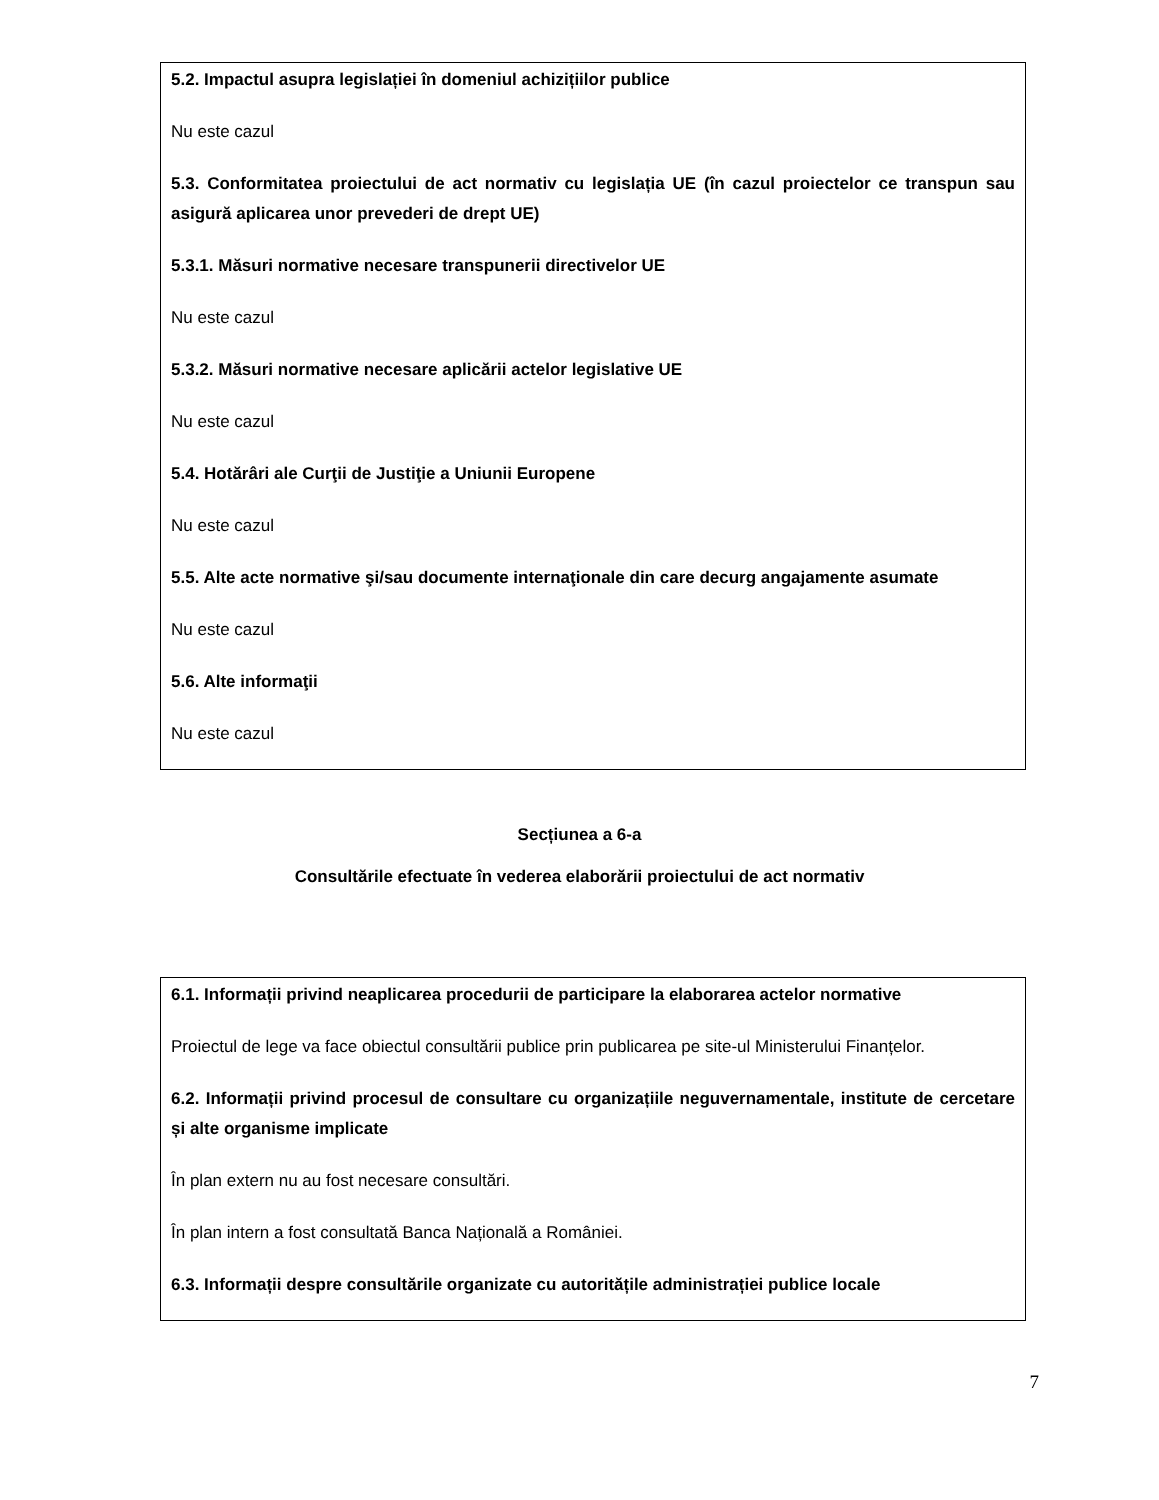5.2. Impactul asupra legislației în domeniul achizițiilor publice
Nu este cazul
5.3. Conformitatea proiectului de act normativ cu legislația UE (în cazul proiectelor ce transpun sau asigură aplicarea unor prevederi de drept UE)
5.3.1. Măsuri normative necesare transpunerii directivelor UE
Nu este cazul
5.3.2. Măsuri normative necesare aplicării actelor legislative UE
Nu este cazul
5.4. Hotărâri ale Curţii de Justiţie a Uniunii Europene
Nu este cazul
5.5. Alte acte normative şi/sau documente internaţionale din care decurg angajamente asumate
Nu este cazul
5.6. Alte informaţii
Nu este cazul
Secțiunea a 6-a
Consultările efectuate în vederea elaborării proiectului de act normativ
6.1. Informații privind neaplicarea procedurii de participare la elaborarea actelor normative
Proiectul de lege va face obiectul consultării publice prin publicarea pe site-ul Ministerului Finanțelor.
6.2. Informații privind procesul de consultare cu organizațiile neguvernamentale, institute de cercetare și alte organisme implicate
În plan extern nu au fost necesare consultări.
În plan intern a fost consultată Banca Națională a României.
6.3. Informații despre consultările organizate cu autoritățile administrației publice locale
7